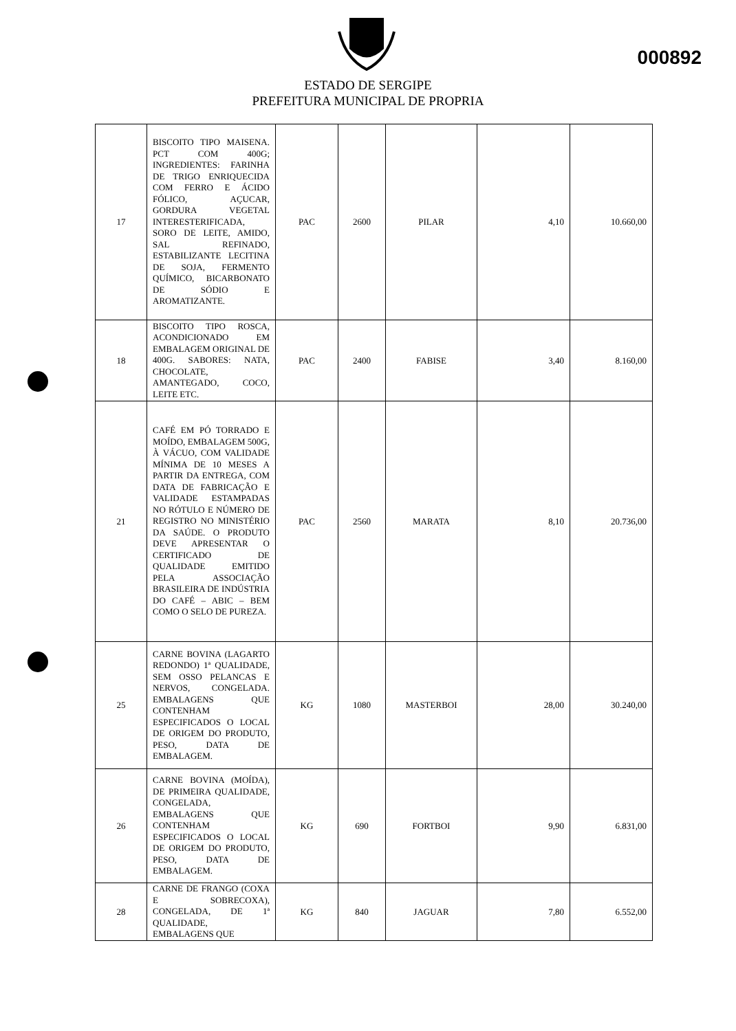000892
ESTADO DE SERGIPE
PREFEITURA MUNICIPAL DE PROPRIA
| 17 | BISCOITO TIPO MAISENA. PCT COM 400G; INGREDIENTES: FARINHA DE TRIGO ENRIQUECIDA COM FERRO E ÁCIDO FÓLICO, AÇUCAR, GORDURA VEGETAL INTERESTERIFICADA, SORO DE LEITE, AMIDO, SAL REFINADO, ESTABILIZANTE LECITINA DE SOJA, FERMENTO QUÍMICO, BICARBONATO DE SÓDIO E AROMATIZANTE. | PAC | 2600 | PILAR | 4,10 | 10.660,00 |
| 18 | BISCOITO TIPO ROSCA, ACONDICIONADO EM EMBALAGEM ORIGINAL DE 400G. SABORES: NATA, CHOCOLATE, AMANTEGADO, COCO, LEITE ETC. | PAC | 2400 | FABISE | 3,40 | 8.160,00 |
| 21 | CAFÉ EM PÓ TORRADO E MOÍDO, EMBALAGEM 500G, À VÁCUO, COM VALIDADE MÍNIMA DE 10 MESES A PARTIR DA ENTREGA, COM DATA DE FABRICAÇÃO E VALIDADE ESTAMPADAS NO RÓTULO E NÚMERO DE REGISTRO NO MINISTÉRIO DA SAÚDE. O PRODUTO DEVE APRESENTAR O CERTIFICADO DE QUALIDADE EMITIDO PELA ASSOCIAÇÃO BRASILEIRA DE INDÚSTRIA DO CAFÉ – ABIC – BEM COMO O SELO DE PUREZA. | PAC | 2560 | MARATA | 8,10 | 20.736,00 |
| 25 | CARNE BOVINA (LAGARTO REDONDO) 1ª QUALIDADE, SEM OSSO PELANCAS E NERVOS, CONGELADA. EMBALAGENS QUE CONTENHAM ESPECIFICADOS O LOCAL DE ORIGEM DO PRODUTO, PESO, DATA DE EMBALAGEM. | KG | 1080 | MASTERBOI | 28,00 | 30.240,00 |
| 26 | CARNE BOVINA (MOÍDA), DE PRIMEIRA QUALIDADE, CONGELADA, EMBALAGENS QUE CONTENHAM ESPECIFICADOS O LOCAL DE ORIGEM DO PRODUTO, PESO, DATA DE EMBALAGEM. | KG | 690 | FORTBOI | 9,90 | 6.831,00 |
| 28 | CARNE DE FRANGO (COXA E SOBRECOXA), CONGELADA, DE 1ª QUALIDADE, EMBALAGENS QUE | KG | 840 | JAGUAR | 7,80 | 6.552,00 |